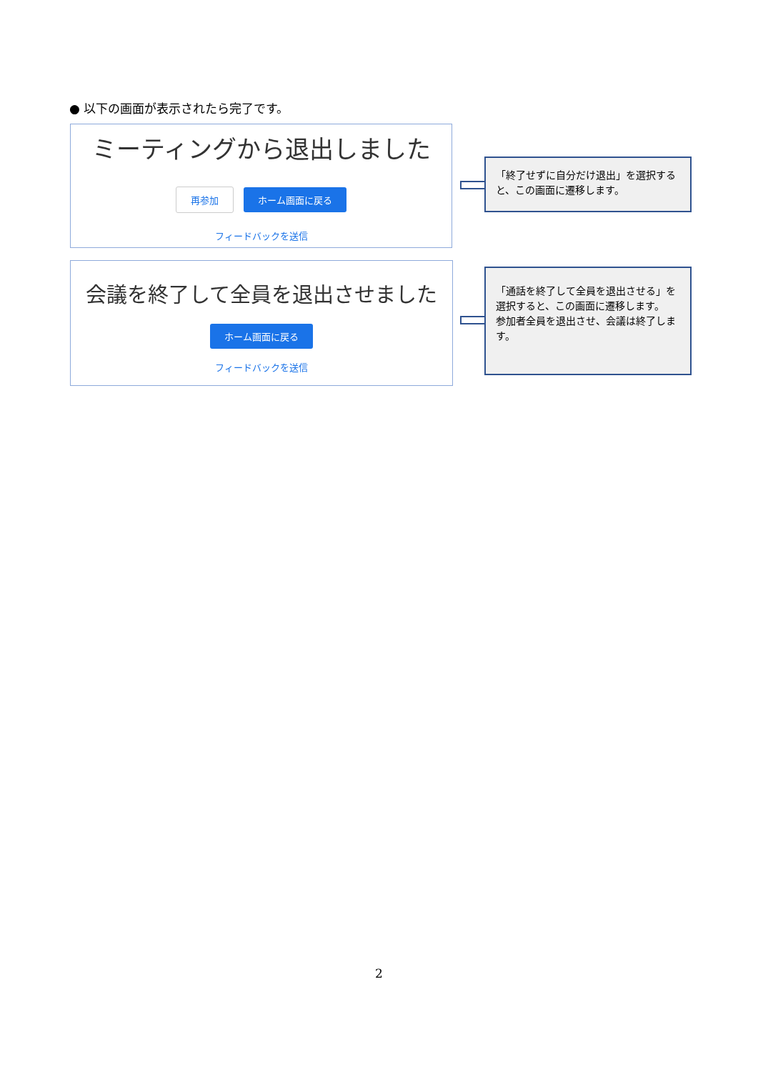● 以下の画面が表示されたら完了です。
ミーティングから退出しました
再参加 ホーム画面に戻る
フィードバックを送信
「終了せずに自分だけ退出」を選択すると、この画面に遷移します。
会議を終了して全員を退出させました
ホーム画面に戻る
フィードバックを送信
「通話を終了して全員を退出させる」を選択すると、この画面に遷移します。
参加者全員を退出させ、会議は終了します。
2